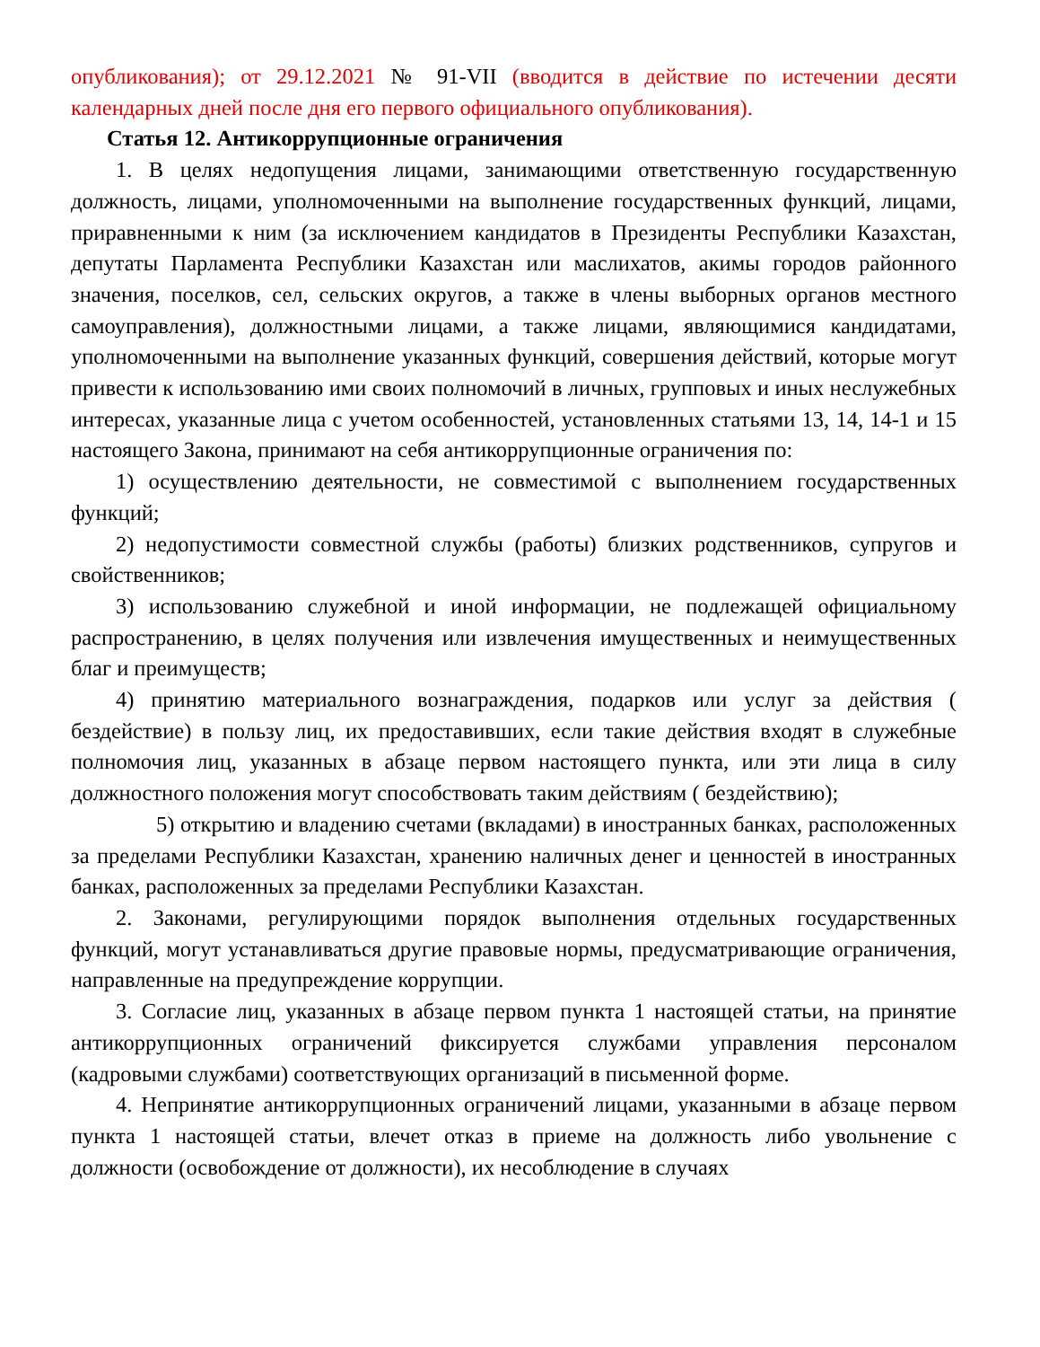опубликования); от 29.12.2021 № 91-VII (вводится в действие по истечении десяти календарных дней после дня его первого официального опубликования).
Статья 12. Антикоррупционные ограничения
1. В целях недопущения лицами, занимающими ответственную государственную должность, лицами, уполномоченными на выполнение государственных функций, лицами, приравненными к ним (за исключением кандидатов в Президенты Республики Казахстан, депутаты Парламента Республики Казахстан или маслихатов, акимы городов районного значения, поселков, сел, сельских округов, а также в члены выборных органов местного самоуправления), должностными лицами, а также лицами, являющимися кандидатами, уполномоченными на выполнение указанных функций, совершения действий, которые могут привести к использованию ими своих полномочий в личных, групповых и иных неслужебных интересах, указанные лица с учетом особенностей, установленных статьями 13, 14, 14-1 и 15 настоящего Закона, принимают на себя антикоррупционные ограничения по:
1) осуществлению деятельности, не совместимой с выполнением государственных функций;
2) недопустимости совместной службы (работы) близких родственников, супругов и свойственников;
3) использованию служебной и иной информации, не подлежащей официальному распространению, в целях получения или извлечения имущественных и неимущественных благ и преимуществ;
4) принятию материального вознаграждения, подарков или услуг за действия ( бездействие) в пользу лиц, их предоставивших, если такие действия входят в служебные полномочия лиц, указанных в абзаце первом настоящего пункта, или эти лица в силу должностного положения могут способствовать таким действиям ( бездействию);
5) открытию и владению счетами (вкладами) в иностранных банках, расположенных за пределами Республики Казахстан, хранению наличных денег и ценностей в иностранных банках, расположенных за пределами Республики Казахстан.
2. Законами, регулирующими порядок выполнения отдельных государственных функций, могут устанавливаться другие правовые нормы, предусматривающие ограничения, направленные на предупреждение коррупции.
3. Согласие лиц, указанных в абзаце первом пункта 1 настоящей статьи, на принятие антикоррупционных ограничений фиксируется службами управления персоналом (кадровыми службами) соответствующих организаций в письменной форме.
4. Непринятие антикоррупционных ограничений лицами, указанными в абзаце первом пункта 1 настоящей статьи, влечет отказ в приеме на должность либо увольнение с должности (освобождение от должности), их несоблюдение в случаях